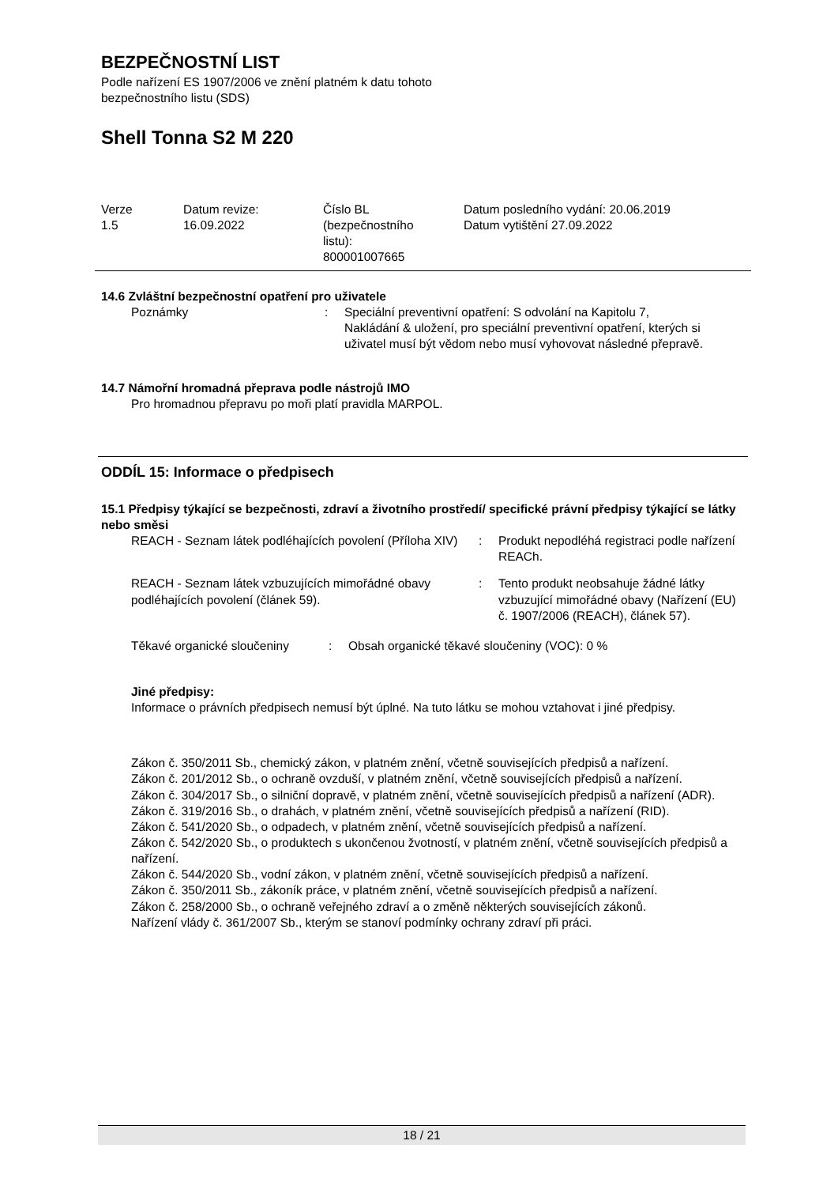BEZPEČNOSTNÍ LIST
Podle nařízení ES 1907/2006 ve znění platném k datu tohoto
bezpečnostního listu (SDS)
Shell Tonna S2 M 220
| Verze 1.5 | Datum revize: 16.09.2022 | Číslo BL (bezpečnostního listu): 800001007665 | Datum posledního vydání: 20.06.2019 Datum vytištění 27.09.2022 |
14.6 Zvláštní bezpečnostní opatření pro uživatele
| Poznámky | : | Speciální preventivní opatření: S odvolání na Kapitolu 7, Nakládání & uložení, pro speciální preventivní opatření, kterých si uživatel musí být vědom nebo musí vyhovovat následné přepravě. |
14.7 Námořní hromadná přeprava podle nástrojů IMO
Pro hromadnou přepravu po moři platí pravidla MARPOL.
ODDÍL 15: Informace o předpisech
15.1 Předpisy týkající se bezpečnosti, zdraví a životního prostředí/ specifické právní předpisy týkající se látky nebo směsi
| REACH - Seznam látek podléhajících povolení (Příloha XIV) | : | Produkt nepodléhá registraci podle nařízení REACh. |
| REACH - Seznam látek vzbuzujících mimořádné obavy podléhajících povolení (článek 59). | : | Tento produkt neobsahuje žádné látky vzbuzující mimořádné obavy (Nařízení (EU) č. 1907/2006 (REACH), článek 57). |
| Těkavé organické sloučeniny | : | Obsah organické těkavé sloučeniny (VOC): 0 % |
Jiné předpisy:
Informace o právních předpisech nemusí být úplné. Na tuto látku se mohou vztahovat i jiné předpisy.
Zákon č. 350/2011 Sb., chemický zákon, v platném znění, včetně souvisejících předpisů a nařízení.
Zákon č. 201/2012 Sb., o ochraně ovzduší, v platném znění, včetně souvisejících předpisů a nařízení.
Zákon č. 304/2017 Sb., o silniční dopravě, v platném znění, včetně souvisejících předpisů a nařízení (ADR).
Zákon č. 319/2016 Sb., o drahách, v platném znění, včetně souvisejících předpisů a nařízení (RID).
Zákon č. 541/2020 Sb., o odpadech, v platném znění, včetně souvisejících předpisů a nařízení.
Zákon č. 542/2020 Sb., o produktech s ukončenou žvotností, v platném znění, včetně souvisejících předpisů a nařízení.
Zákon č. 544/2020 Sb., vodní zákon, v platném znění, včetně souvisejících předpisů a nařízení.
Zákon č. 350/2011 Sb., zákoník práce, v platném znění, včetně souvisejících předpisů a nařízení.
Zákon č. 258/2000 Sb., o ochraně veřejného zdraví a o změně některých souvisejících zákonů.
Nařízení vlády č. 361/2007 Sb., kterým se stanoví podmínky ochrany zdraví při práci.
18 / 21